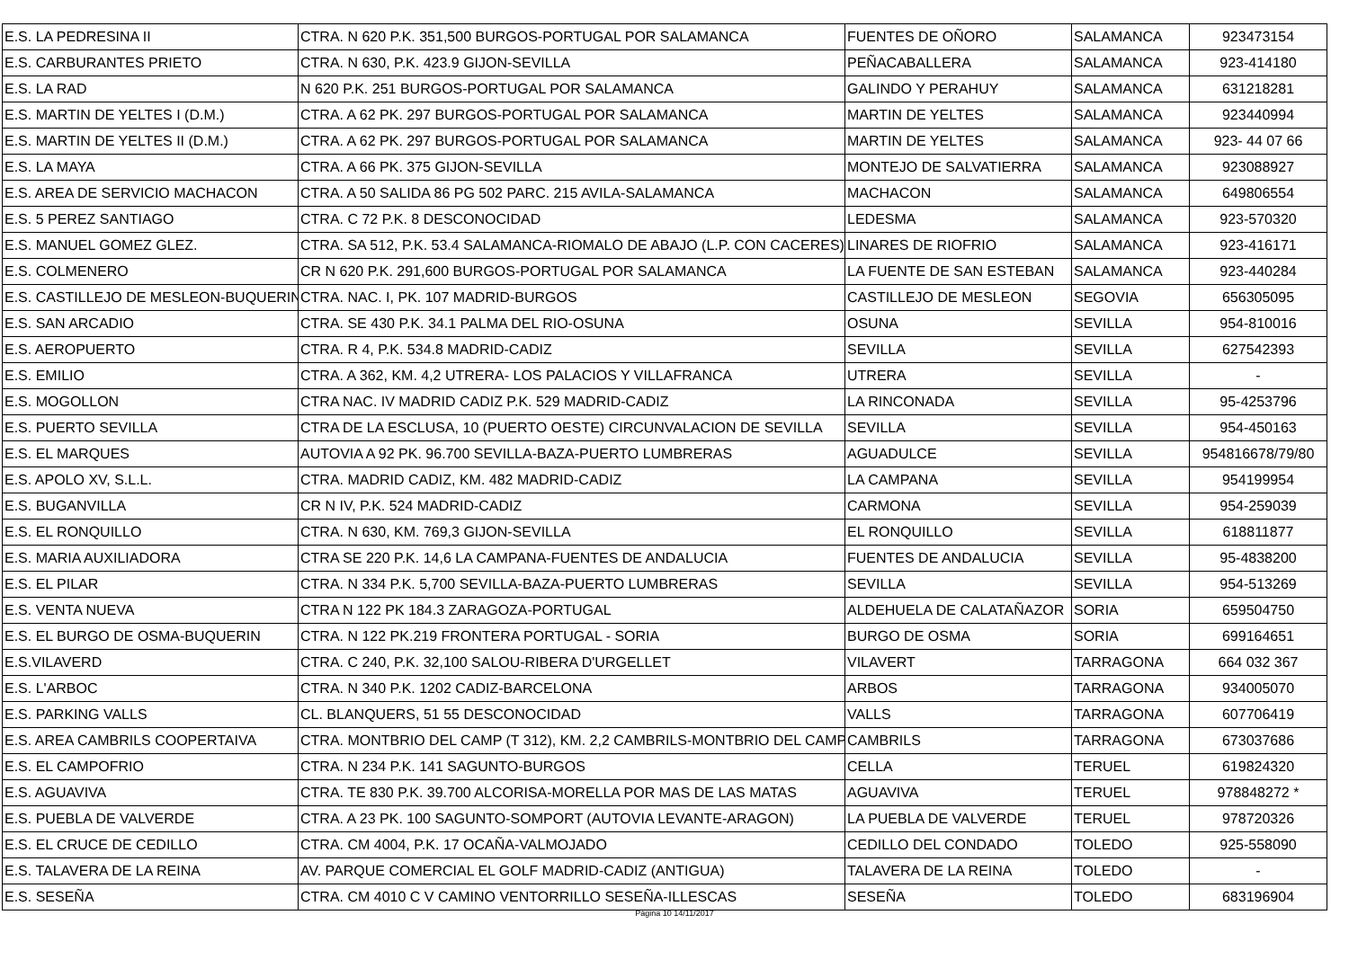| E.S. LA PEDRESINA II | CTRA. N 620 P.K. 351,500 BURGOS-PORTUGAL POR SALAMANCA | FUENTES DE OÑORO | SALAMANCA | 923473154 |
| E.S. CARBURANTES PRIETO | CTRA. N 630, P.K. 423.9 GIJON-SEVILLA | PEÑACABALLERA | SALAMANCA | 923-414180 |
| E.S. LA RAD | N 620 P.K. 251 BURGOS-PORTUGAL POR SALAMANCA | GALINDO Y PERAHUY | SALAMANCA | 631218281 |
| E.S. MARTIN DE YELTES I (D.M.) | CTRA. A 62 PK. 297 BURGOS-PORTUGAL POR SALAMANCA | MARTIN DE YELTES | SALAMANCA | 923440994 |
| E.S. MARTIN DE YELTES II (D.M.) | CTRA. A 62 PK. 297 BURGOS-PORTUGAL POR SALAMANCA | MARTIN DE YELTES | SALAMANCA | 923- 44 07 66 |
| E.S. LA MAYA | CTRA. A 66 PK. 375 GIJON-SEVILLA | MONTEJO DE SALVATIERRA | SALAMANCA | 923088927 |
| E.S. AREA DE SERVICIO MACHACON | CTRA. A 50 SALIDA 86 PG 502 PARC. 215 AVILA-SALAMANCA | MACHACON | SALAMANCA | 649806554 |
| E.S. 5 PEREZ SANTIAGO | CTRA. C 72 P.K. 8 DESCONOCIDAD | LEDESMA | SALAMANCA | 923-570320 |
| E.S. MANUEL GOMEZ GLEZ. | CTRA. SA 512, P.K. 53.4 SALAMANCA-RIOMALO DE ABAJO (L.P. CON CACERES) | LINARES DE RIOFRIO | SALAMANCA | 923-416171 |
| E.S. COLMENERO | CR N 620 P.K. 291,600 BURGOS-PORTUGAL POR SALAMANCA | LA FUENTE DE SAN ESTEBAN | SALAMANCA | 923-440284 |
| E.S. CASTILLEJO DE MESLEON-BUQUERIN | CTRA. NAC. I, PK. 107 MADRID-BURGOS | CASTILLEJO DE MESLEON | SEGOVIA | 656305095 |
| E.S. SAN ARCADIO | CTRA. SE 430 P.K. 34.1 PALMA DEL RIO-OSUNA | OSUNA | SEVILLA | 954-810016 |
| E.S. AEROPUERTO | CTRA. R 4, P.K. 534.8 MADRID-CADIZ | SEVILLA | SEVILLA | 627542393 |
| E.S. EMILIO | CTRA. A 362, KM. 4,2 UTRERA- LOS PALACIOS Y VILLAFRANCA | UTRERA | SEVILLA | - |
| E.S. MOGOLLON | CTRA NAC. IV MADRID CADIZ P.K. 529 MADRID-CADIZ | LA RINCONADA | SEVILLA | 95-4253796 |
| E.S. PUERTO SEVILLA | CTRA DE LA ESCLUSA, 10 (PUERTO OESTE) CIRCUNVALACION DE SEVILLA | SEVILLA | SEVILLA | 954-450163 |
| E.S. EL MARQUES | AUTOVIA A 92 PK. 96.700 SEVILLA-BAZA-PUERTO LUMBRERAS | AGUADULCE | SEVILLA | 954816678/79/80 |
| E.S. APOLO XV, S.L.L. | CTRA. MADRID CADIZ, KM. 482 MADRID-CADIZ | LA CAMPANA | SEVILLA | 954199954 |
| E.S. BUGANVILLA | CR N IV, P.K. 524 MADRID-CADIZ | CARMONA | SEVILLA | 954-259039 |
| E.S. EL RONQUILLO | CTRA. N 630, KM. 769,3 GIJON-SEVILLA | EL RONQUILLO | SEVILLA | 618811877 |
| E.S. MARIA AUXILIADORA | CTRA SE 220 P.K. 14,6 LA CAMPANA-FUENTES DE ANDALUCIA | FUENTES DE ANDALUCIA | SEVILLA | 95-4838200 |
| E.S. EL PILAR | CTRA. N 334 P.K. 5,700 SEVILLA-BAZA-PUERTO LUMBRERAS | SEVILLA | SEVILLA | 954-513269 |
| E.S. VENTA NUEVA | CTRA N 122 PK 184.3 ZARAGOZA-PORTUGAL | ALDEHUELA DE CALATAÑAZOR | SORIA | 659504750 |
| E.S. EL BURGO DE OSMA-BUQUERIN | CTRA. N 122 PK.219 FRONTERA PORTUGAL - SORIA | BURGO DE OSMA | SORIA | 699164651 |
| E.S.VILAVERD | CTRA. C 240, P.K. 32,100 SALOU-RIBERA D'URGELLET | VILAVERT | TARRAGONA | 664 032 367 |
| E.S. L'ARBOC | CTRA. N 340 P.K. 1202 CADIZ-BARCELONA | ARBOS | TARRAGONA | 934005070 |
| E.S. PARKING VALLS | CL. BLANQUERS, 51 55 DESCONOCIDAD | VALLS | TARRAGONA | 607706419 |
| E.S. AREA CAMBRILS COOPERTAIVA | CTRA. MONTBRIO DEL CAMP (T 312), KM. 2,2 CAMBRILS-MONTBRIO DEL CAMP | CAMBRILS | TARRAGONA | 673037686 |
| E.S. EL CAMPOFRIO | CTRA. N 234 P.K. 141 SAGUNTO-BURGOS | CELLA | TERUEL | 619824320 |
| E.S. AGUAVIVA | CTRA. TE 830 P.K. 39.700 ALCORISA-MORELLA POR MAS DE LAS MATAS | AGUAVIVA | TERUEL | 978848272 * |
| E.S. PUEBLA DE VALVERDE | CTRA. A 23 PK. 100 SAGUNTO-SOMPORT (AUTOVIA LEVANTE-ARAGON) | LA PUEBLA DE VALVERDE | TERUEL | 978720326 |
| E.S. EL CRUCE DE CEDILLO | CTRA. CM 4004, P.K. 17 OCAÑA-VALMOJADO | CEDILLO DEL CONDADO | TOLEDO | 925-558090 |
| E.S. TALAVERA DE LA REINA | AV. PARQUE COMERCIAL EL GOLF MADRID-CADIZ (ANTIGUA) | TALAVERA DE LA REINA | TOLEDO | - |
| E.S. SESEÑA | CTRA. CM 4010 C V CAMINO VENTORRILLO SESEÑA-ILLESCAS | SESEÑA | TOLEDO | 683196904 |
Página 10 14/11/2017